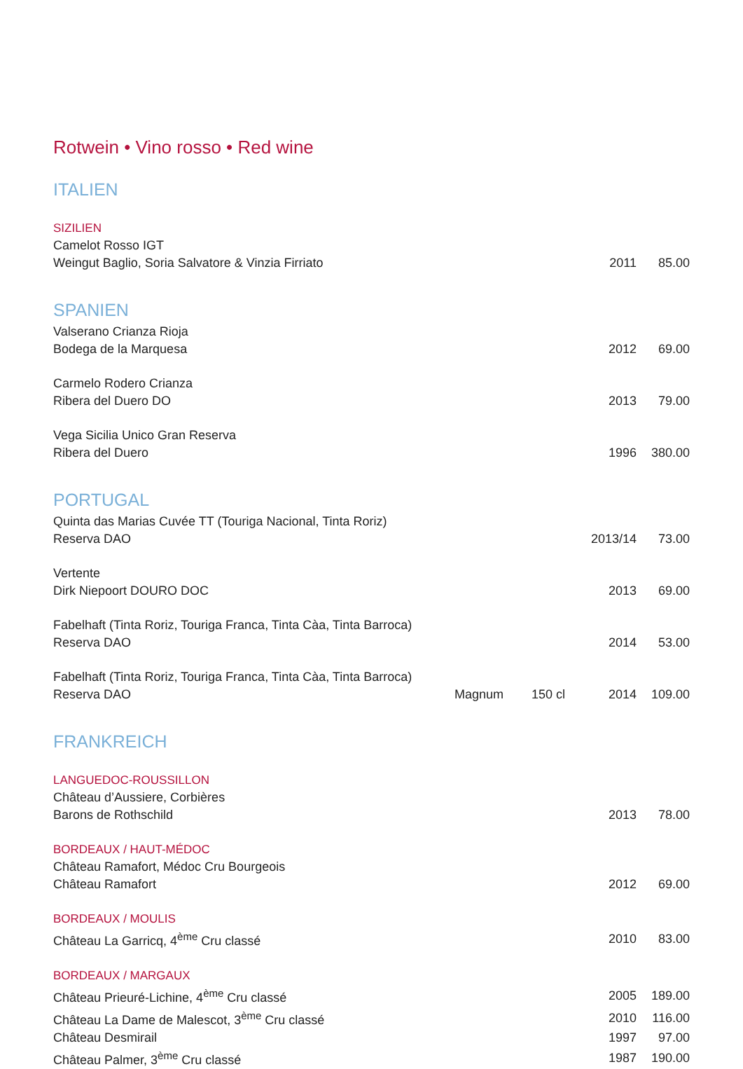Rotwein • Vino rosso • Red wine
ITALIEN
| SIZILIEN | | | | |
| Camelot Rosso IGT | | | | |
| Weingut Baglio, Soria Salvatore & Vinzia Firriato | | | 2011 | 85.00 |
SPANIEN
| Valserano Crianza Rioja | | | | |
| Bodega de la Marquesa | | | 2012 | 69.00 |
| Carmelo Rodero Crianza | | | | |
| Ribera del Duero DO | | | 2013 | 79.00 |
| Vega Sicilia Unico Gran Reserva | | | | |
| Ribera del Duero | | | 1996 | 380.00 |
PORTUGAL
| Quinta das Marias Cuvée TT (Touriga Nacional, Tinta Roriz) | | | | |
| Reserva DAO | | | 2013/14 | 73.00 |
| Vertente | | | | |
| Dirk Niepoort DOURO DOC | | | 2013 | 69.00 |
| Fabelhaft (Tinta Roriz, Touriga Franca, Tinta Càa, Tinta Barroca) | | | | |
| Reserva DAO | | | 2014 | 53.00 |
| Fabelhaft (Tinta Roriz, Touriga Franca, Tinta Càa, Tinta Barroca) | | | | |
| Reserva DAO | Magnum | 150 cl | 2014 | 109.00 |
FRANKREICH
| LANGUEDOC-ROUSSILLON | | | | |
| Château d’Aussiere, Corbières | | | | |
| Barons de Rothschild | | | 2013 | 78.00 |
| BORDEAUX / HAUT-MÉDOC | | | | |
| Château Ramafort, Médoc Cru Bourgeois | | | | |
| Château Ramafort | | | 2012 | 69.00 |
| BORDEAUX / MOULIS | | | | |
| Château La Garricq, 4<sup>ème</sup> Cru classé | | | 2010 | 83.00 |
| BORDEAUX / MARGAUX | | | | |
| Château Prieuré-Lichine, 4<sup>ème</sup> Cru classé | | | 2005 | 189.00 |
| Château La Dame de Malescot, 3<sup>ème</sup> Cru classé | | | 2010 | 116.00 |
| Château Desmirail | | | 1997 | 97.00 |
| Château Palmer, 3<sup>ème</sup> Cru classé | | | 1987 | 190.00 |